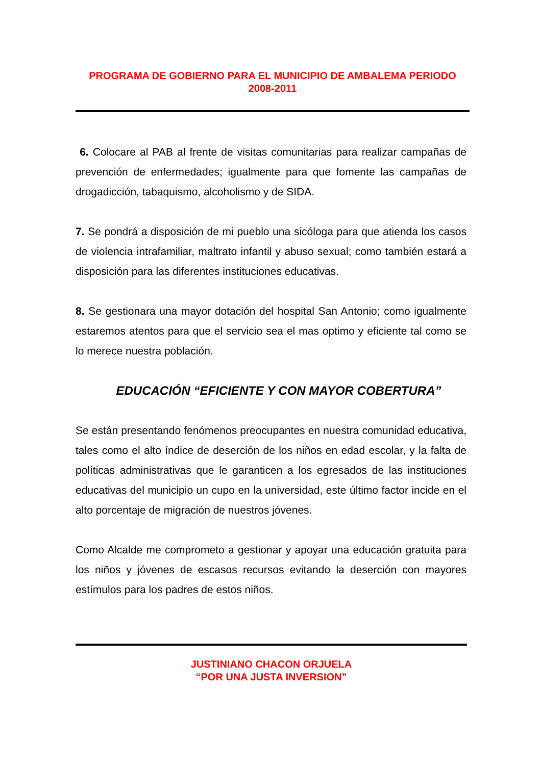PROGRAMA DE GOBIERNO PARA EL MUNICIPIO DE AMBALEMA PERIODO
2008-2011
6. Colocare al PAB al frente de visitas comunitarias para realizar campañas de prevención de enfermedades; igualmente para que fomente las campañas de drogadicción, tabaquismo, alcoholismo y de SIDA.
7. Se pondrá a disposición de mi pueblo una sicóloga para que atienda los casos de violencia intrafamiliar, maltrato infantil y abuso sexual; como también estará a disposición para las diferentes instituciones educativas.
8. Se gestionara una mayor dotación del hospital San Antonio; como igualmente estaremos atentos para que el servicio sea el mas optimo y eficiente tal como se lo merece nuestra población.
EDUCACIÓN “EFICIENTE Y CON MAYOR COBERTURA”
Se están presentando fenómenos preocupantes en nuestra comunidad educativa, tales como el alto índice de deserción de los niños en edad escolar, y la falta de políticas administrativas que le garanticen a los egresados de las instituciones educativas del municipio un cupo en la universidad, este último factor incide en el alto porcentaje de migración de nuestros jóvenes.
Como Alcalde me comprometo a gestionar y apoyar una educación gratuita para los niños y jóvenes de escasos recursos evitando la deserción con mayores estímulos para los padres de estos niños.
JUSTINIANO CHACON ORJUELA
“POR UNA JUSTA INVERSION”